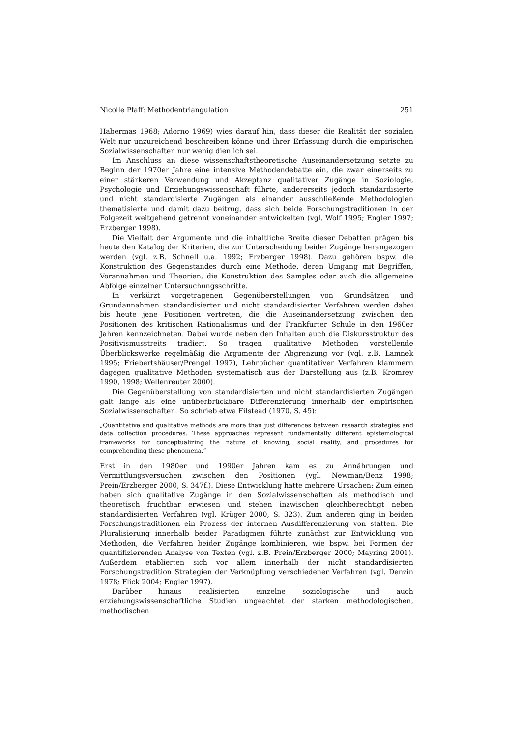Nicolle Pfaff: Methodentriangulation 251
Habermas 1968; Adorno 1969) wies darauf hin, dass dieser die Realität der sozialen Welt nur unzureichend beschreiben könne und ihrer Erfassung durch die empirischen Sozialwissenschaften nur wenig dienlich sei.
Im Anschluss an diese wissenschaftstheoretische Auseinandersetzung setzte zu Beginn der 1970er Jahre eine intensive Methodendebatte ein, die zwar einerseits zu einer stärkeren Verwendung und Akzeptanz qualitativer Zugänge in Soziologie, Psychologie und Erziehungswissenschaft führte, andererseits jedoch standardisierte und nicht standardisierte Zugängen als einander ausschließende Methodologien thematisierte und damit dazu beitrug, dass sich beide Forschungstraditionen in der Folgezeit weitgehend getrennt voneinander entwickelten (vgl. Wolf 1995; Engler 1997; Erzberger 1998).
Die Vielfalt der Argumente und die inhaltliche Breite dieser Debatten prägen bis heute den Katalog der Kriterien, die zur Unterscheidung beider Zugänge herangezogen werden (vgl. z.B. Schnell u.a. 1992; Erzberger 1998). Dazu gehören bspw. die Konstruktion des Gegenstandes durch eine Methode, deren Umgang mit Begriffen, Vorannahmen und Theorien, die Konstruktion des Samples oder auch die allgemeine Abfolge einzelner Untersuchungsschritte.
In verkürzt vorgetragenen Gegenüberstellungen von Grundsätzen und Grundannahmen standardisierter und nicht standardisierter Verfahren werden dabei bis heute jene Positionen vertreten, die die Auseinandersetzung zwischen den Positionen des kritischen Rationalismus und der Frankfurter Schule in den 1960er Jahren kennzeichneten. Dabei wurde neben den Inhalten auch die Diskursstruktur des Positivismusstreits tradiert. So tragen qualitative Methoden vorstellende Überblickswerke regelmäßig die Argumente der Abgrenzung vor (vgl. z.B. Lamnek 1995; Friebertshäuser/Prengel 1997), Lehrbücher quantitativer Verfahren klammern dagegen qualitative Methoden systematisch aus der Darstellung aus (z.B. Kromrey 1990, 1998; Wellenreuter 2000).
Die Gegenüberstellung von standardisierten und nicht standardisierten Zugängen galt lange als eine unüberbrückbare Differenzierung innerhalb der empirischen Sozialwissenschaften. So schrieb etwa Filstead (1970, S. 45):
„Quantitative and qualitative methods are more than just differences between research strategies and data collection procedures. These approaches represent fundamentally different epistemological frameworks for conceptualizing the nature of knowing, social reality, and procedures for comprehending these phenomena.”
Erst in den 1980er und 1990er Jahren kam es zu Annährungen und Vermittlungsversuchen zwischen den Positionen (vgl. Newman/Benz 1998; Prein/Erzberger 2000, S. 347f.). Diese Entwicklung hatte mehrere Ursachen: Zum einen haben sich qualitative Zugänge in den Sozialwissenschaften als methodisch und theoretisch fruchtbar erwiesen und stehen inzwischen gleichberechtigt neben standardisierten Verfahren (vgl. Krüger 2000, S. 323). Zum anderen ging in beiden Forschungstraditionen ein Prozess der internen Ausdifferenzierung von statten. Die Pluralisierung innerhalb beider Paradigmen führte zunächst zur Entwicklung von Methoden, die Verfahren beider Zugänge kombinieren, wie bspw. bei Formen der quantifizierenden Analyse von Texten (vgl. z.B. Prein/Erzberger 2000; Mayring 2001). Außerdem etablierten sich vor allem innerhalb der nicht standardisierten Forschungstradition Strategien der Verknüpfung verschiedener Verfahren (vgl. Denzin 1978; Flick 2004; Engler 1997).
Darüber hinaus realisierten einzelne soziologische und auch erziehungswissenschaftliche Studien ungeachtet der starken methodologischen, methodischen